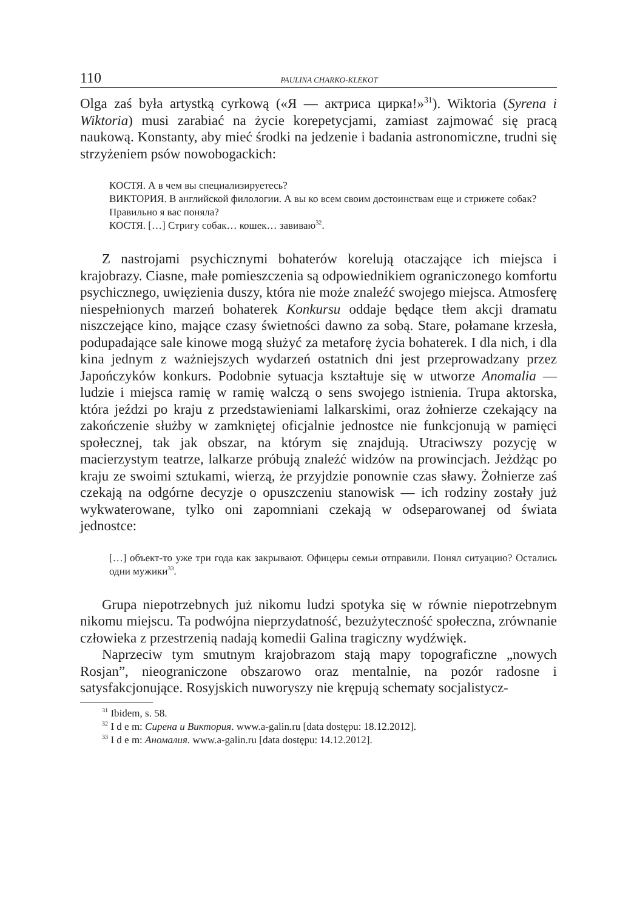110 PAULINA CHARKO-KLEKOT
Olga zaś była artystką cyrkową («Я — актриса цирка!»<sup>31</sup>). Wiktoria (Syrena i Wiktoria) musi zarabiać na życie korepetycjami, zamiast zajmować się pracą naukową. Konstanty, aby mieć środki na jedzenie i badania astronomiczne, trudni się strzyżeniem psów nowobogackich:
КОСТЯ. А в чем вы специализируетесь?
ВИКТОРИЯ. В английской филологии. А вы ко всем своим достоинствам еще и стрижете собак?
Правильно я вас поняла?
КОСТЯ. […] Стригу собак… кошек… завиваю<sup>32</sup>.
Z nastrojami psychicznymi bohaterów korelują otaczające ich miejsca i krajobrazy. Ciasne, małe pomieszczenia są odpowiednikiem ograniczonego komfortu psychicznego, uwięzienia duszy, która nie może znaleźć swojego miejsca. Atmosferę niespełnionych marzeń bohaterek Konkursu oddaje będące tłem akcji dramatu niszczejące kino, mające czasy świetności dawno za sobą. Stare, połamane krzesła, podupadające sale kinowe mogą służyć za metaforę życia bohaterek. I dla nich, i dla kina jednym z ważniejszych wydarzeń ostatnich dni jest przeprowadzany przez Japończyków konkurs. Podobnie sytuacja kształtuje się w utworze Anomalia — ludzie i miejsca ramię w ramię walczą o sens swojego istnienia. Trupa aktorska, która jeździ po kraju z przedstawieniami lalkarskimi, oraz żołnierze czekający na zakończenie służby w zamkniętej oficjalnie jednostce nie funkcjonują w pamięci społecznej, tak jak obszar, na którym się znajdują. Utraciwszy pozycję w macierzystym teatrze, lalkarze próbują znaleźć widzów na prowincjach. Jeżdżąc po kraju ze swoimi sztukami, wierzą, że przyjdzie ponownie czas sławy. Żołnierze zaś czekają na odgórne decyzje o opuszczeniu stanowisk — ich rodziny zostały już wykwaterowane, tylko oni zapomniani czekają w odseparowanej od świata jednostce:
[…] объект-то уже три года как закрывают. Офицеры семьи отправили. Понял ситуацию? Остались одни мужики<sup>33</sup>.
Grupa niepotrzebnych już nikomu ludzi spotyka się w równie niepotrzebnym nikomu miejscu. Ta podwójna nieprzydatność, bezużyteczność społeczna, zrównanie człowieka z przestrzenią nadają komedii Galina tragiczny wydźwięk.
Naprzeciw tym smutnym krajobrazom stają mapy topograficzne „nowych Rosjan”, nieograniczone obszarowo oraz mentalnie, na pozór radosne i satysfakcjonujące. Rosyjskich nuworyszy nie krępują schematy socjalistycz-
<sup>31</sup> Ibidem, s. 58.
<sup>32</sup> I d e m: Сирена и Виктория. www.a-galin.ru [data dostępu: 18.12.2012].
<sup>33</sup> I d e m: Аномалия. www.a-galin.ru [data dostępu: 14.12.2012].